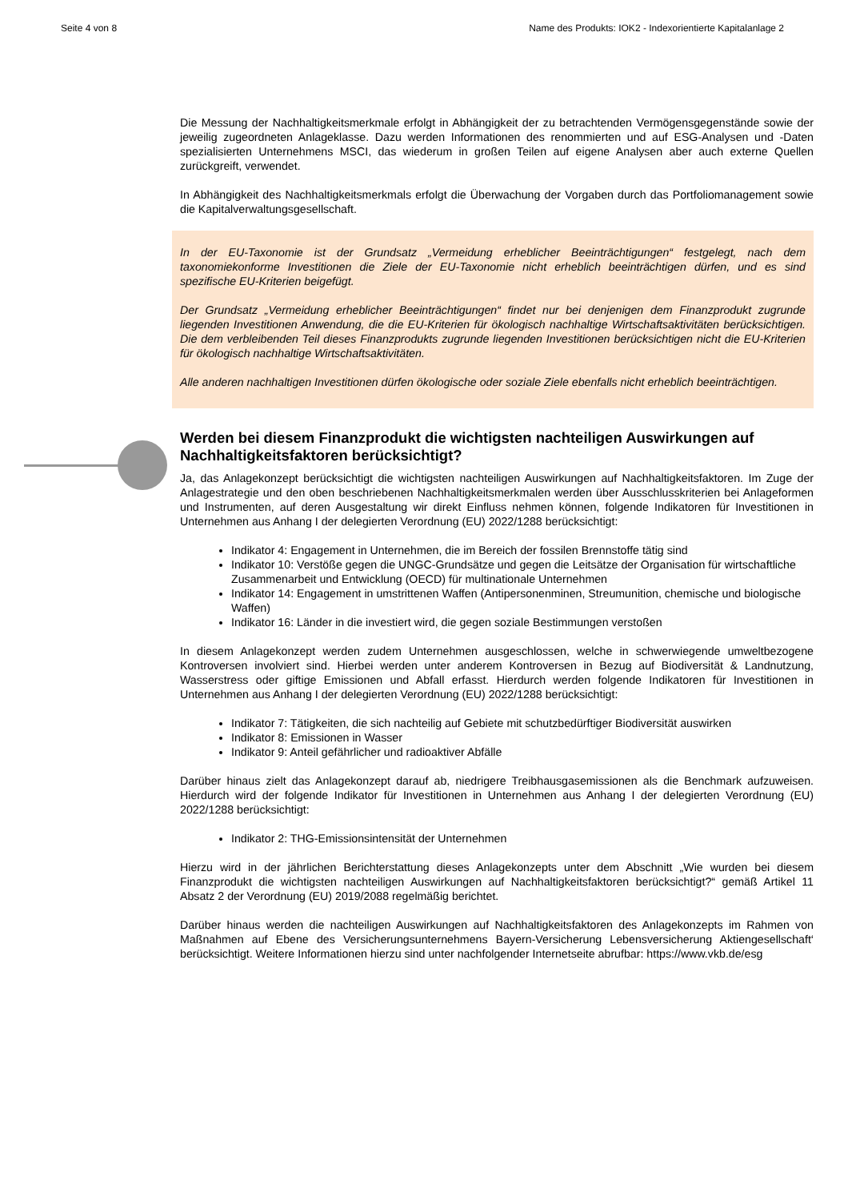Seite 4 von 8 Name des Produkts: IOK2 - Indexorientierte Kapitalanlage 2
Die Messung der Nachhaltigkeitsmerkmale erfolgt in Abhängigkeit der zu betrachtenden Vermögensgegenstände sowie der jeweilig zugeordneten Anlageklasse. Dazu werden Informationen des renommierten und auf ESG-Analysen und -Daten spezialisierten Unternehmens MSCI, das wiederum in großen Teilen auf eigene Analysen aber auch externe Quellen zurückgreift, verwendet.
In Abhängigkeit des Nachhaltigkeitsmerkmals erfolgt die Überwachung der Vorgaben durch das Portfoliomanagement sowie die Kapitalverwaltungsgesellschaft.
In der EU-Taxonomie ist der Grundsatz „Vermeidung erheblicher Beeinträchtigungen“ festgelegt, nach dem taxonomiekonforme Investitionen die Ziele der EU-Taxonomie nicht erheblich beeinträchtigen dürfen, und es sind spezifische EU-Kriterien beigefügt.
Der Grundsatz „Vermeidung erheblicher Beeinträchtigungen“ findet nur bei denjenigen dem Finanzprodukt zugrunde liegenden Investitionen Anwendung, die die EU-Kriterien für ökologisch nachhaltige Wirtschaftsaktivitäten berücksichtigen. Die dem verbleibenden Teil dieses Finanzprodukts zugrunde liegenden Investitionen berücksichtigen nicht die EU-Kriterien für ökologisch nachhaltige Wirtschaftsaktivitäten.
Alle anderen nachhaltigen Investitionen dürfen ökologische oder soziale Ziele ebenfalls nicht erheblich beeinträchtigen.
Werden bei diesem Finanzprodukt die wichtigsten nachteiligen Auswirkungen auf Nachhaltigkeitsfaktoren berücksichtigt?
Ja, das Anlagekonzept berücksichtigt die wichtigsten nachteiligen Auswirkungen auf Nachhaltigkeitsfaktoren. Im Zuge der Anlagestrategie und den oben beschriebenen Nachhaltigkeitsmerkmalen werden über Ausschlusskriterien bei Anlageformen und Instrumenten, auf deren Ausgestaltung wir direkt Einfluss nehmen können, folgende Indikatoren für Investitionen in Unternehmen aus Anhang I der delegierten Verordnung (EU) 2022/1288 berücksichtigt:
Indikator 4: Engagement in Unternehmen, die im Bereich der fossilen Brennstoffe tätig sind
Indikator 10: Verstöße gegen die UNGC-Grundsätze und gegen die Leitsätze der Organisation für wirtschaftliche Zusammenarbeit und Entwicklung (OECD) für multinationale Unternehmen
Indikator 14: Engagement in umstrittenen Waffen (Antipersonenminen, Streumunition, chemische und biologische Waffen)
Indikator 16: Länder in die investiert wird, die gegen soziale Bestimmungen verstoßen
In diesem Anlagekonzept werden zudem Unternehmen ausgeschlossen, welche in schwerwiegende umweltbezogene Kontroversen involviert sind. Hierbei werden unter anderem Kontroversen in Bezug auf Biodiversität & Landnutzung, Wasserstress oder giftige Emissionen und Abfall erfasst. Hierdurch werden folgende Indikatoren für Investitionen in Unternehmen aus Anhang I der delegierten Verordnung (EU) 2022/1288 berücksichtigt:
Indikator 7: Tätigkeiten, die sich nachteilig auf Gebiete mit schutzbedürftiger Biodiversität auswirken
Indikator 8: Emissionen in Wasser
Indikator 9: Anteil gefährlicher und radioaktiver Abfälle
Darüber hinaus zielt das Anlagekonzept darauf ab, niedrigere Treibhausgasemissionen als die Benchmark aufzuweisen. Hierdurch wird der folgende Indikator für Investitionen in Unternehmen aus Anhang I der delegierten Verordnung (EU) 2022/1288 berücksichtigt:
Indikator 2: THG-Emissionsintensität der Unternehmen
Hierzu wird in der jährlichen Berichterstattung dieses Anlagekonzepts unter dem Abschnitt „Wie wurden bei diesem Finanzprodukt die wichtigsten nachteiligen Auswirkungen auf Nachhaltigkeitsfaktoren berücksichtigt?“ gemäß Artikel 11 Absatz 2 der Verordnung (EU) 2019/2088 regelmäßig berichtet.
Darüber hinaus werden die nachteiligen Auswirkungen auf Nachhaltigkeitsfaktoren des Anlagekonzepts im Rahmen von Maßnahmen auf Ebene des Versicherungsunternehmens Bayern-Versicherung Lebensversicherung Aktiengesellschaft‘ berücksichtigt. Weitere Informationen hierzu sind unter nachfolgender Internetseite abrufbar: https://www.vkb.de/esg